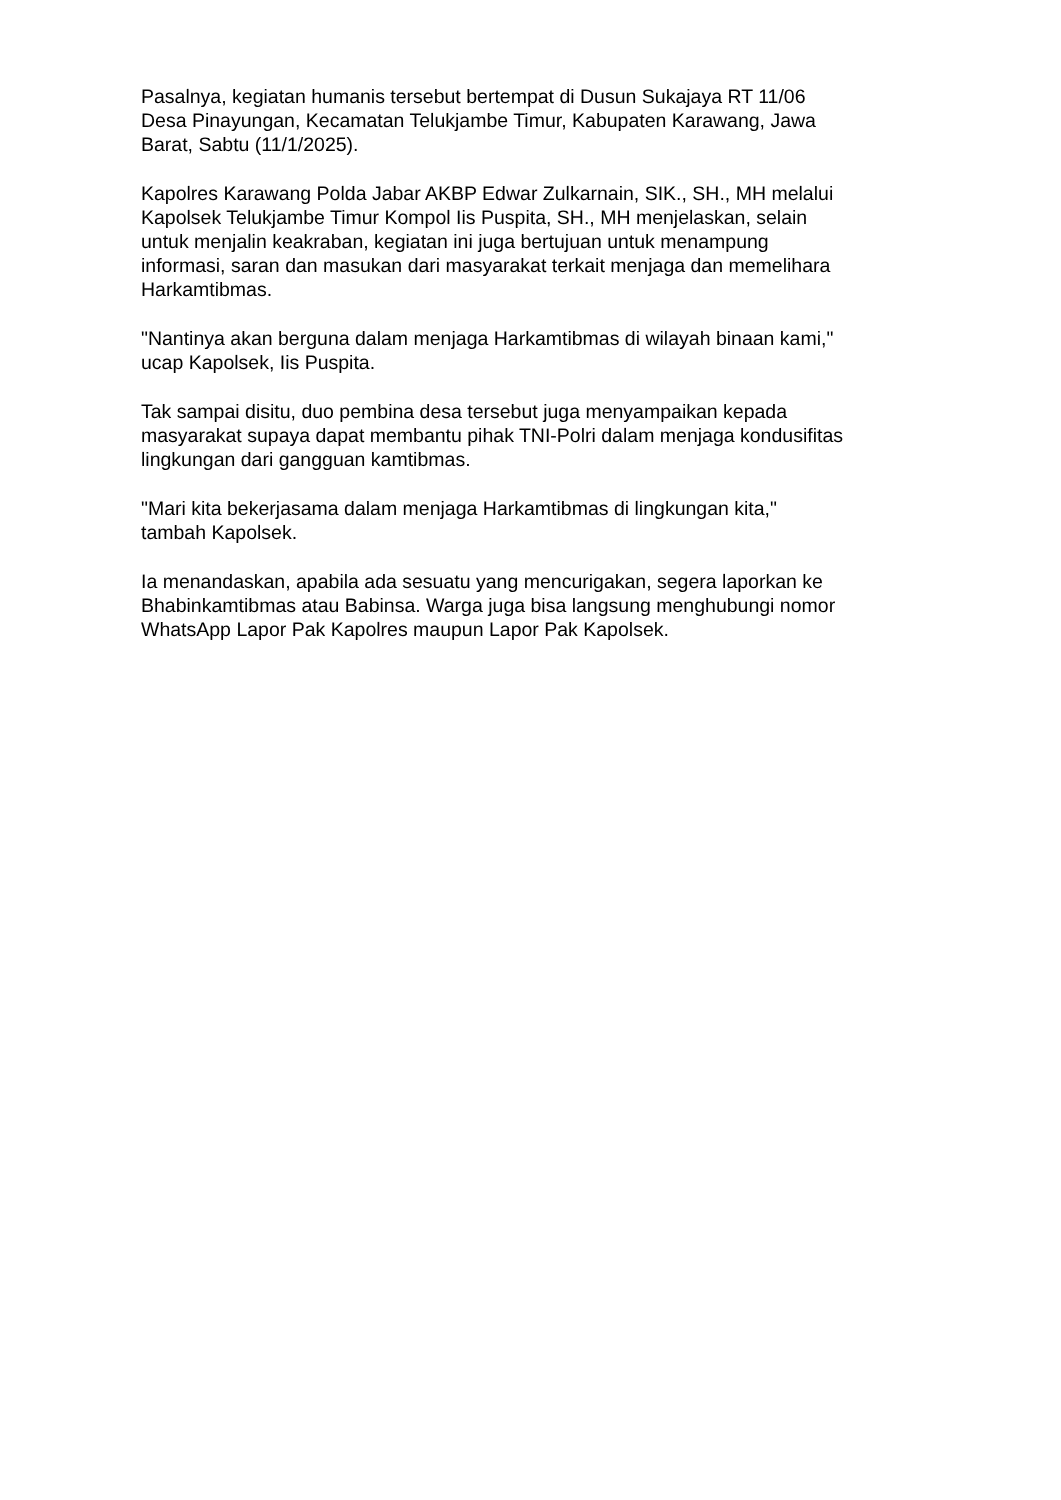Pasalnya, kegiatan humanis tersebut bertempat di Dusun Sukajaya RT 11/06
Desa Pinayungan, Kecamatan Telukjambe Timur, Kabupaten Karawang, Jawa
Barat, Sabtu (11/1/2025).
Kapolres Karawang Polda Jabar AKBP Edwar Zulkarnain, SIK., SH., MH melalui
Kapolsek Telukjambe Timur Kompol Iis Puspita, SH., MH menjelaskan, selain
untuk menjalin keakraban, kegiatan ini juga bertujuan untuk menampung
informasi, saran dan masukan dari masyarakat terkait menjaga dan memelihara
Harkamtibmas.
"Nantinya akan berguna dalam menjaga Harkamtibmas di wilayah binaan kami,"
ucap Kapolsek, Iis Puspita.
Tak sampai disitu, duo pembina desa tersebut juga menyampaikan kepada
masyarakat supaya dapat membantu pihak TNI-Polri dalam menjaga kondusifitas
lingkungan dari gangguan kamtibmas.
"Mari kita bekerjasama dalam menjaga Harkamtibmas di lingkungan kita,"
tambah Kapolsek.
Ia menandaskan, apabila ada sesuatu yang mencurigakan, segera laporkan ke
Bhabinkamtibmas atau Babinsa. Warga juga bisa langsung menghubungi nomor
WhatsApp Lapor Pak Kapolres maupun Lapor Pak Kapolsek.